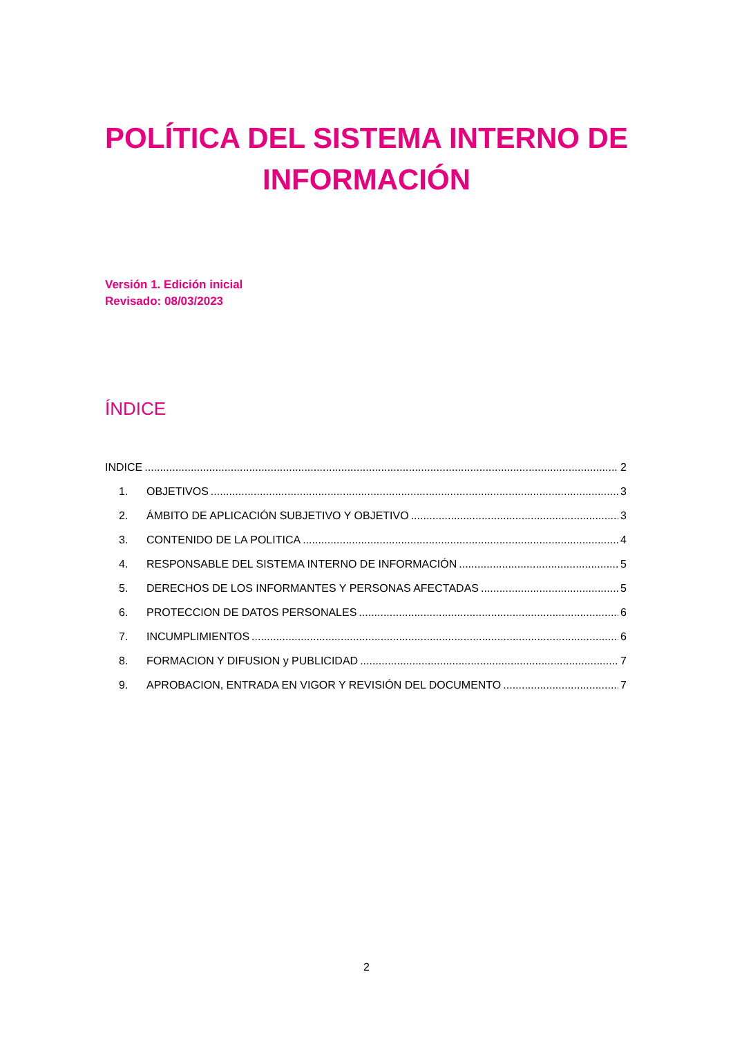POLÍTICA DEL SISTEMA INTERNO DE
INFORMACIÓN
Versión 1. Edición inicial
Revisado: 08/03/2023
ÍNDICE
INDICE 2
1. OBJETIVOS 3
2. ÁMBITO DE APLICACIÓN SUBJETIVO Y OBJETIVO 3
3. CONTENIDO DE LA POLITICA 4
4. RESPONSABLE DEL SISTEMA INTERNO DE INFORMACIÓN 5
5. DERECHOS DE LOS INFORMANTES Y PERSONAS AFECTADAS 5
6. PROTECCION DE DATOS PERSONALES 6
7. INCUMPLIMIENTOS 6
8. FORMACION Y DIFUSION y PUBLICIDAD 7
9. APROBACION, ENTRADA EN VIGOR Y REVISIÓN DEL DOCUMENTO 7
2